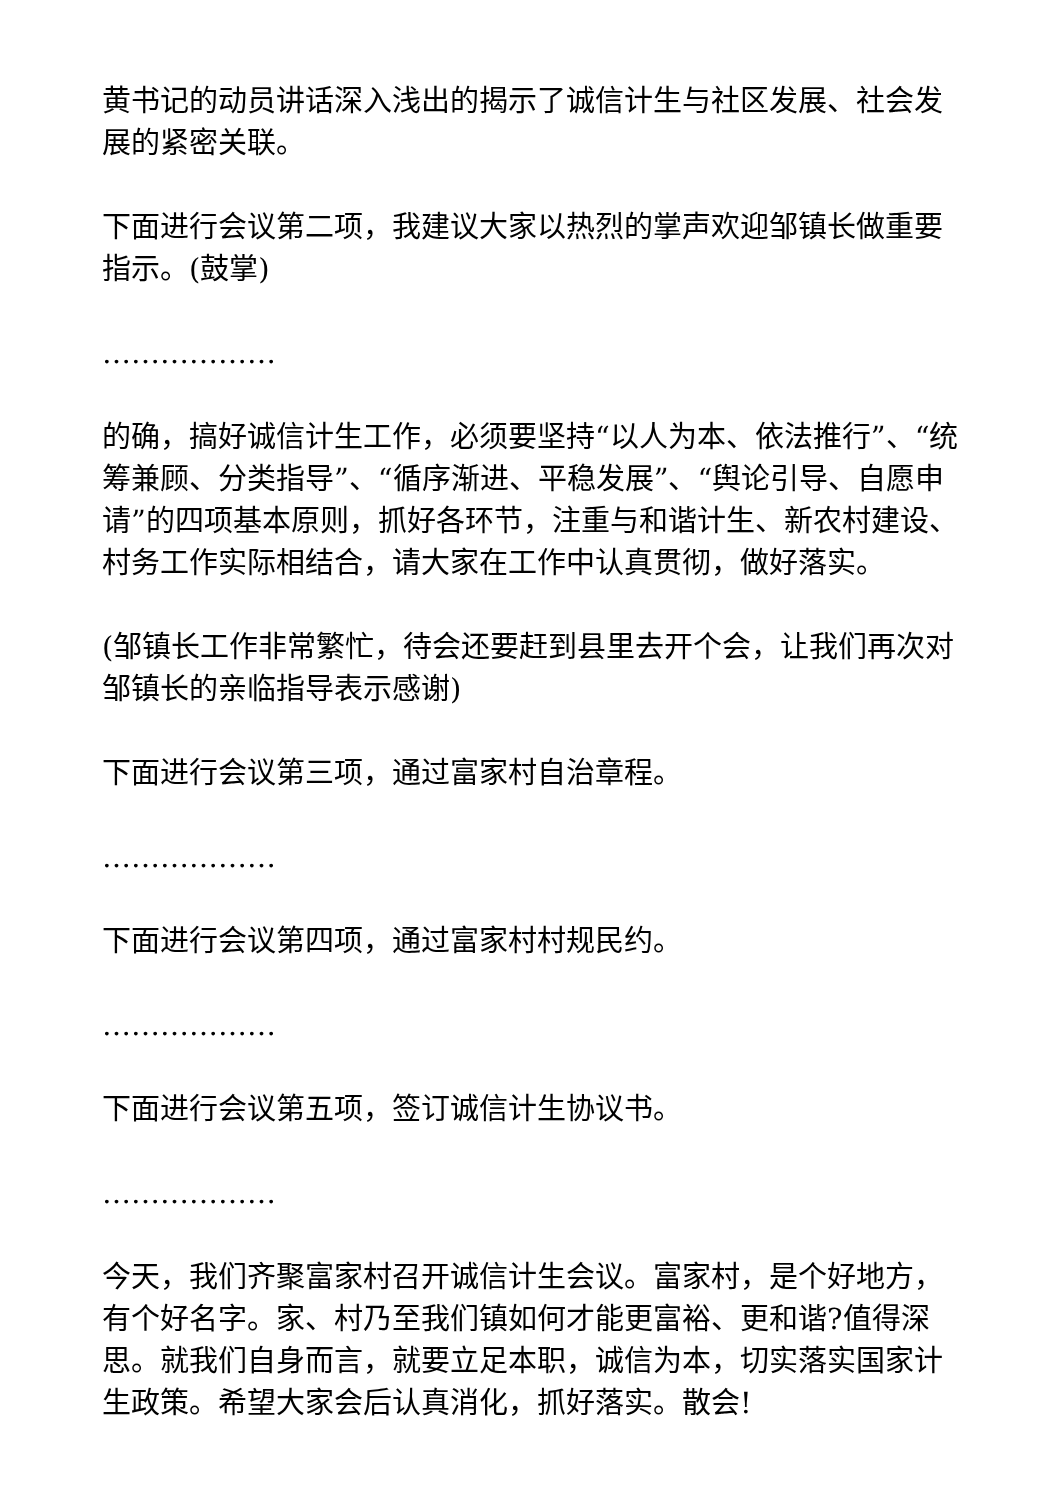黄书记的动员讲话深入浅出的揭示了诚信计生与社区发展、社会发展的紧密关联。
下面进行会议第二项，我建议大家以热烈的掌声欢迎邹镇长做重要指示。(鼓掌)
………………
的确，搞好诚信计生工作，必须要坚持“以人为本、依法推行”、“统筹兼顾、分类指导”、“循序渐进、平稳发展”、“舆论引导、自愿申请”的四项基本原则，抓好各环节，注重与和谐计生、新农村建设、村务工作实际相结合，请大家在工作中认真贯彻，做好落实。
(邹镇长工作非常繁忙，待会还要赶到县里去开个会，让我们再次对邹镇长的亲临指导表示感谢)
下面进行会议第三项，通过富家村自治章程。
………………
下面进行会议第四项，通过富家村村规民约。
………………
下面进行会议第五项，签订诚信计生协议书。
………………
今天，我们齐聚富家村召开诚信计生会议。富家村，是个好地方，有个好名字。家、村乃至我们镇如何才能更富裕、更和谐?值得深思。就我们自身而言，就要立足本职，诚信为本，切实落实国家计生政策。希望大家会后认真消化，抓好落实。散会!